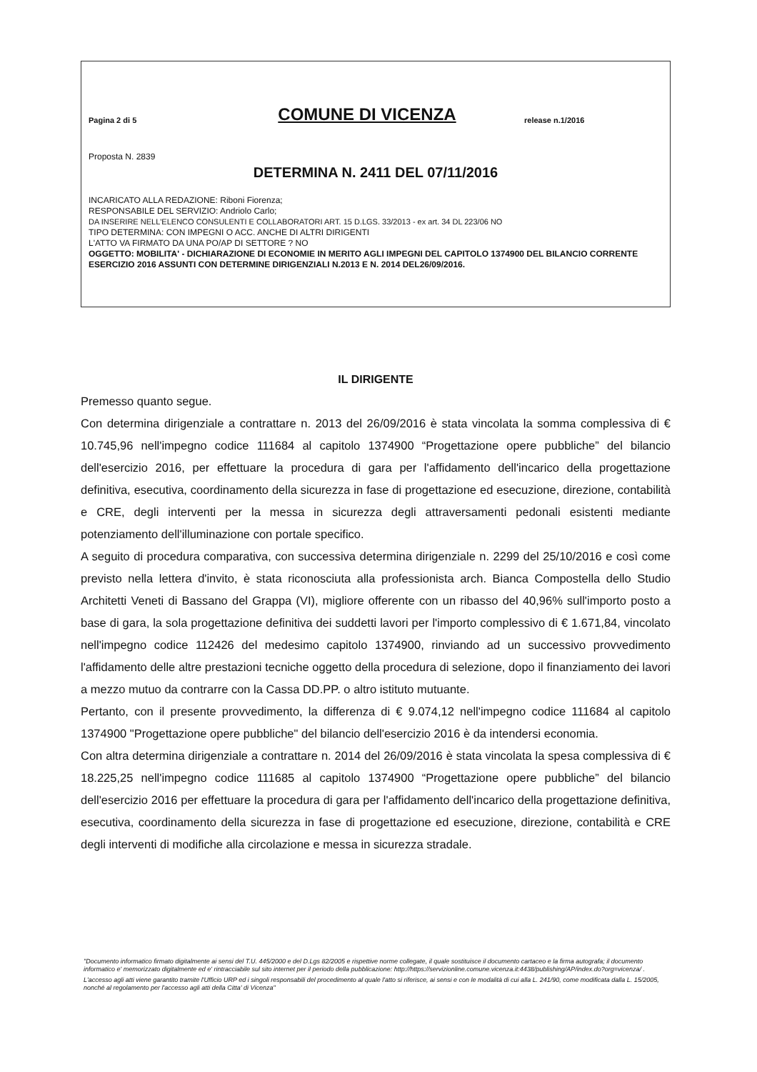Pagina 2 di 5
COMUNE DI VICENZA
release n.1/2016
Proposta N. 2839
DETERMINA N. 2411 DEL 07/11/2016
INCARICATO ALLA REDAZIONE: Riboni Fiorenza;
RESPONSABILE DEL SERVIZIO: Andriolo Carlo;
DA INSERIRE NELL'ELENCO CONSULENTI E COLLABORATORI ART. 15 D.LGS. 33/2013 - ex art. 34 DL 223/06 NO
TIPO DETERMINA: CON IMPEGNI O ACC. ANCHE DI ALTRI DIRIGENTI
L'ATTO VA FIRMATO DA UNA PO/AP DI SETTORE ? NO
OGGETTO: MOBILITA' - DICHIARAZIONE DI ECONOMIE IN MERITO AGLI IMPEGNI DEL CAPITOLO 1374900 DEL BILANCIO CORRENTE ESERCIZIO 2016 ASSUNTI CON DETERMINE DIRIGENZIALI N.2013 E N. 2014 DEL26/09/2016.
IL DIRIGENTE
Premesso quanto segue.
Con determina dirigenziale a contrattare n. 2013 del 26/09/2016 è stata vincolata la somma complessiva di € 10.745,96 nell'impegno codice 111684 al capitolo 1374900 “Progettazione opere pubbliche” del bilancio dell'esercizio 2016, per effettuare la procedura di gara per l'affidamento dell'incarico della progettazione definitiva, esecutiva, coordinamento della sicurezza in fase di progettazione ed esecuzione, direzione, contabilità e CRE, degli interventi per la messa in sicurezza degli attraversamenti pedonali esistenti mediante potenziamento dell'illuminazione con portale specifico.
A seguito di procedura comparativa, con successiva determina dirigenziale n. 2299 del 25/10/2016 e così come previsto nella lettera d'invito, è stata riconosciuta alla professionista arch. Bianca Compostella dello Studio Architetti Veneti di Bassano del Grappa (VI), migliore offerente con un ribasso del 40,96% sull'importo posto a base di gara, la sola progettazione definitiva dei suddetti lavori per l'importo complessivo di € 1.671,84, vincolato nell'impegno codice 112426 del medesimo capitolo 1374900, rinviando ad un successivo provvedimento l'affidamento delle altre prestazioni tecniche oggetto della procedura di selezione, dopo il finanziamento dei lavori a mezzo mutuo da contrarre con la Cassa DD.PP. o altro istituto mutuante.
Pertanto, con il presente provvedimento, la differenza di € 9.074,12 nell'impegno codice 111684 al capitolo 1374900 "Progettazione opere pubbliche" del bilancio dell'esercizio 2016 è da intendersi economia.
Con altra determina dirigenziale a contrattare n. 2014 del 26/09/2016 è stata vincolata la spesa complessiva di € 18.225,25 nell'impegno codice 111685 al capitolo 1374900 “Progettazione opere pubbliche” del bilancio dell'esercizio 2016 per effettuare la procedura di gara per l'affidamento dell'incarico della progettazione definitiva, esecutiva, coordinamento della sicurezza in fase di progettazione ed esecuzione, direzione, contabilità e CRE degli interventi di modifiche alla circolazione e messa in sicurezza stradale.
"Documento informatico firmato digitalmente ai sensi del T.U. 445/2000 e del D.Lgs 82/2005 e rispettive norme collegate, il quale sostituisce il documento cartaceo e la firma autografa; il documento informatico e' memorizzato digitalmente ed e' rintracciabile sul sito internet per il periodo della pubblicazione: http://https://servizionline.comune.vicenza.it:4438/publishing/AP/index.do?org=vicenza/ .
L'accesso agli atti viene garantito tramite l'Ufficio URP ed i singoli responsabili del procedimento al quale l'atto si riferisce, ai sensi e con le modalità di cui alla L. 241/90, come modificata dalla L. 15/2005, nonché al regolamento per l'accesso agli atti della Citta' di Vicenza"